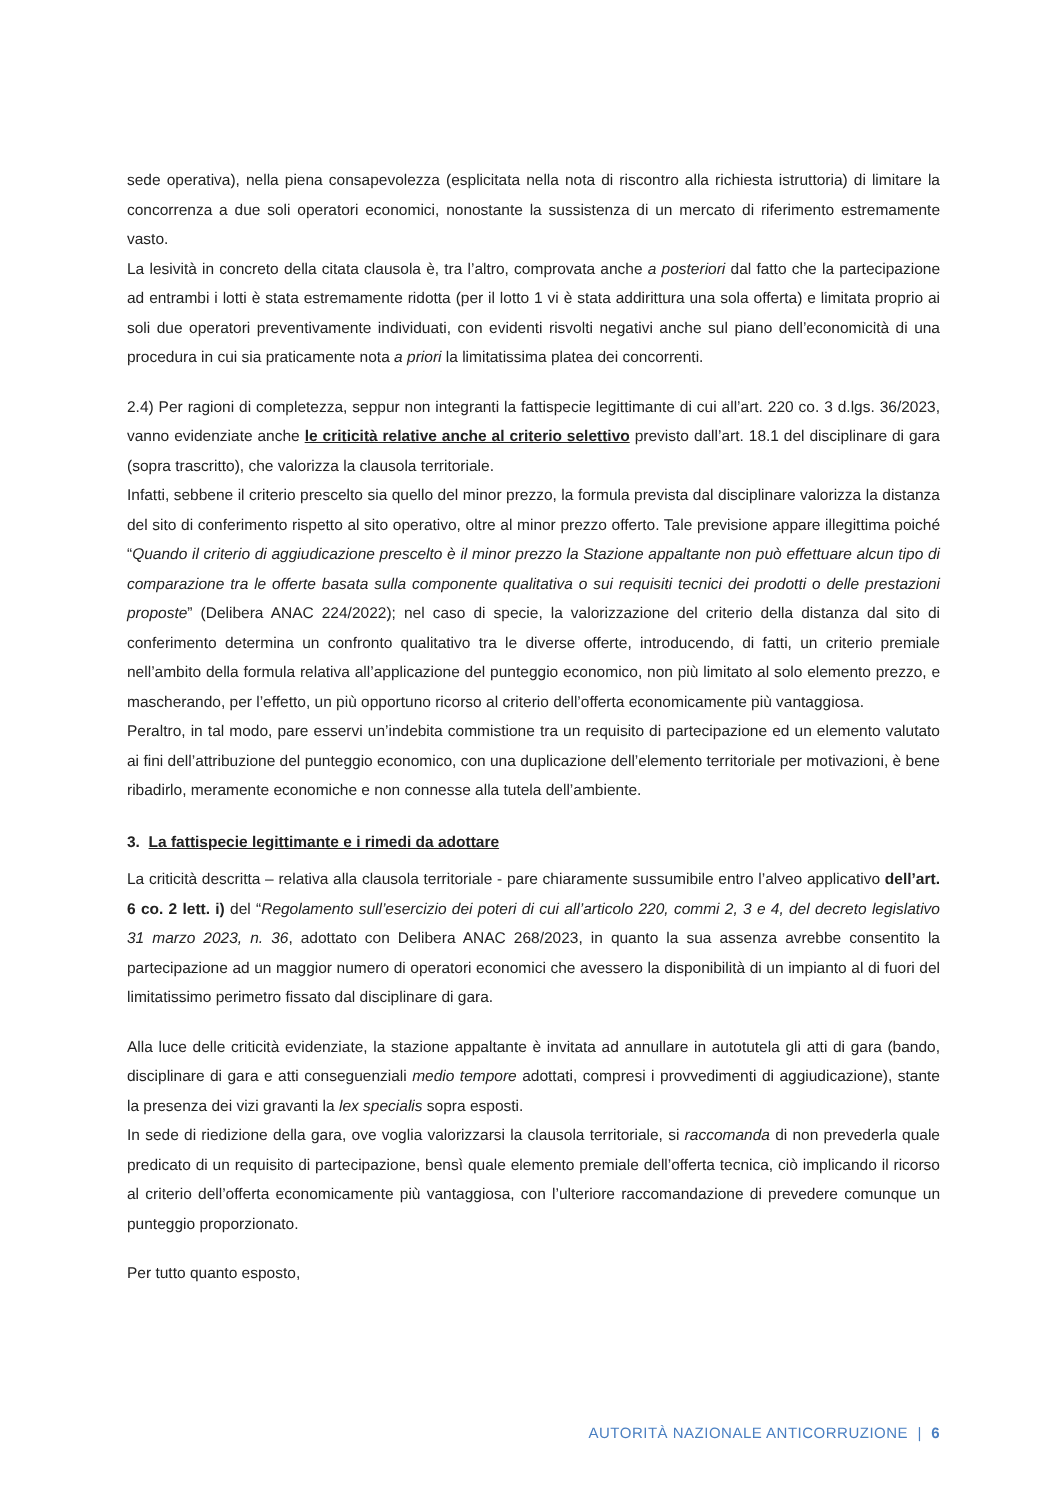sede operativa), nella piena consapevolezza (esplicitata nella nota di riscontro alla richiesta istruttoria) di limitare la concorrenza a due soli operatori economici, nonostante la sussistenza di un mercato di riferimento estremamente vasto.
La lesività in concreto della citata clausola è, tra l’altro, comprovata anche a posteriori dal fatto che la partecipazione ad entrambi i lotti è stata estremamente ridotta (per il lotto 1 vi è stata addirittura una sola offerta) e limitata proprio ai soli due operatori preventivamente individuati, con evidenti risvolti negativi anche sul piano dell’economicità di una procedura in cui sia praticamente nota a priori la limitatissima platea dei concorrenti.
2.4) Per ragioni di completezza, seppur non integranti la fattispecie legittimante di cui all’art. 220 co. 3 d.lgs. 36/2023, vanno evidenziate anche le criticità relative anche al criterio selettivo previsto dall’art. 18.1 del disciplinare di gara (sopra trascritto), che valorizza la clausola territoriale.
Infatti, sebbene il criterio prescelto sia quello del minor prezzo, la formula prevista dal disciplinare valorizza la distanza del sito di conferimento rispetto al sito operativo, oltre al minor prezzo offerto. Tale previsione appare illegittima poiché “Quando il criterio di aggiudicazione prescelto è il minor prezzo la Stazione appaltante non può effettuare alcun tipo di comparazione tra le offerte basata sulla componente qualitativa o sui requisiti tecnici dei prodotti o delle prestazioni proposte” (Delibera ANAC 224/2022); nel caso di specie, la valorizzazione del criterio della distanza dal sito di conferimento determina un confronto qualitativo tra le diverse offerte, introducendo, di fatti, un criterio premiale nell’ambito della formula relativa all’applicazione del punteggio economico, non più limitato al solo elemento prezzo, e mascherando, per l’effetto, un più opportuno ricorso al criterio dell’offerta economicamente più vantaggiosa.
Peraltro, in tal modo, pare esservi un’indebita commistione tra un requisito di partecipazione ed un elemento valutato ai fini dell’attribuzione del punteggio economico, con una duplicazione dell’elemento territoriale per motivazioni, è bene ribadirlo, meramente economiche e non connesse alla tutela dell’ambiente.
3. La fattispecie legittimante e i rimedi da adottare
La criticità descritta – relativa alla clausola territoriale - pare chiaramente sussumibile entro l’alveo applicativo dell’art. 6 co. 2 lett. i) del “Regolamento sull’esercizio dei poteri di cui all’articolo 220, commi 2, 3 e 4, del decreto legislativo 31 marzo 2023, n. 36, adottato con Delibera ANAC 268/2023, in quanto la sua assenza avrebbe consentito la partecipazione ad un maggior numero di operatori economici che avessero la disponibilità di un impianto al di fuori del limitatissimo perimetro fissato dal disciplinare di gara.
Alla luce delle criticità evidenziate, la stazione appaltante è invitata ad annullare in autotutela gli atti di gara (bando, disciplinare di gara e atti conseguenziali medio tempore adottati, compresi i provvedimenti di aggiudicazione), stante la presenza dei vizi gravanti la lex specialis sopra esposti.
In sede di riedizione della gara, ove voglia valorizzarsi la clausola territoriale, si raccomanda di non prevederla quale predicato di un requisito di partecipazione, bensì quale elemento premiale dell’offerta tecnica, ciò implicando il ricorso al criterio dell’offerta economicamente più vantaggiosa, con l’ulteriore raccomandazione di prevedere comunque un punteggio proporzionato.
Per tutto quanto esposto,
AUTORITÀ NAZIONALE ANTICORRUZIONE | 6